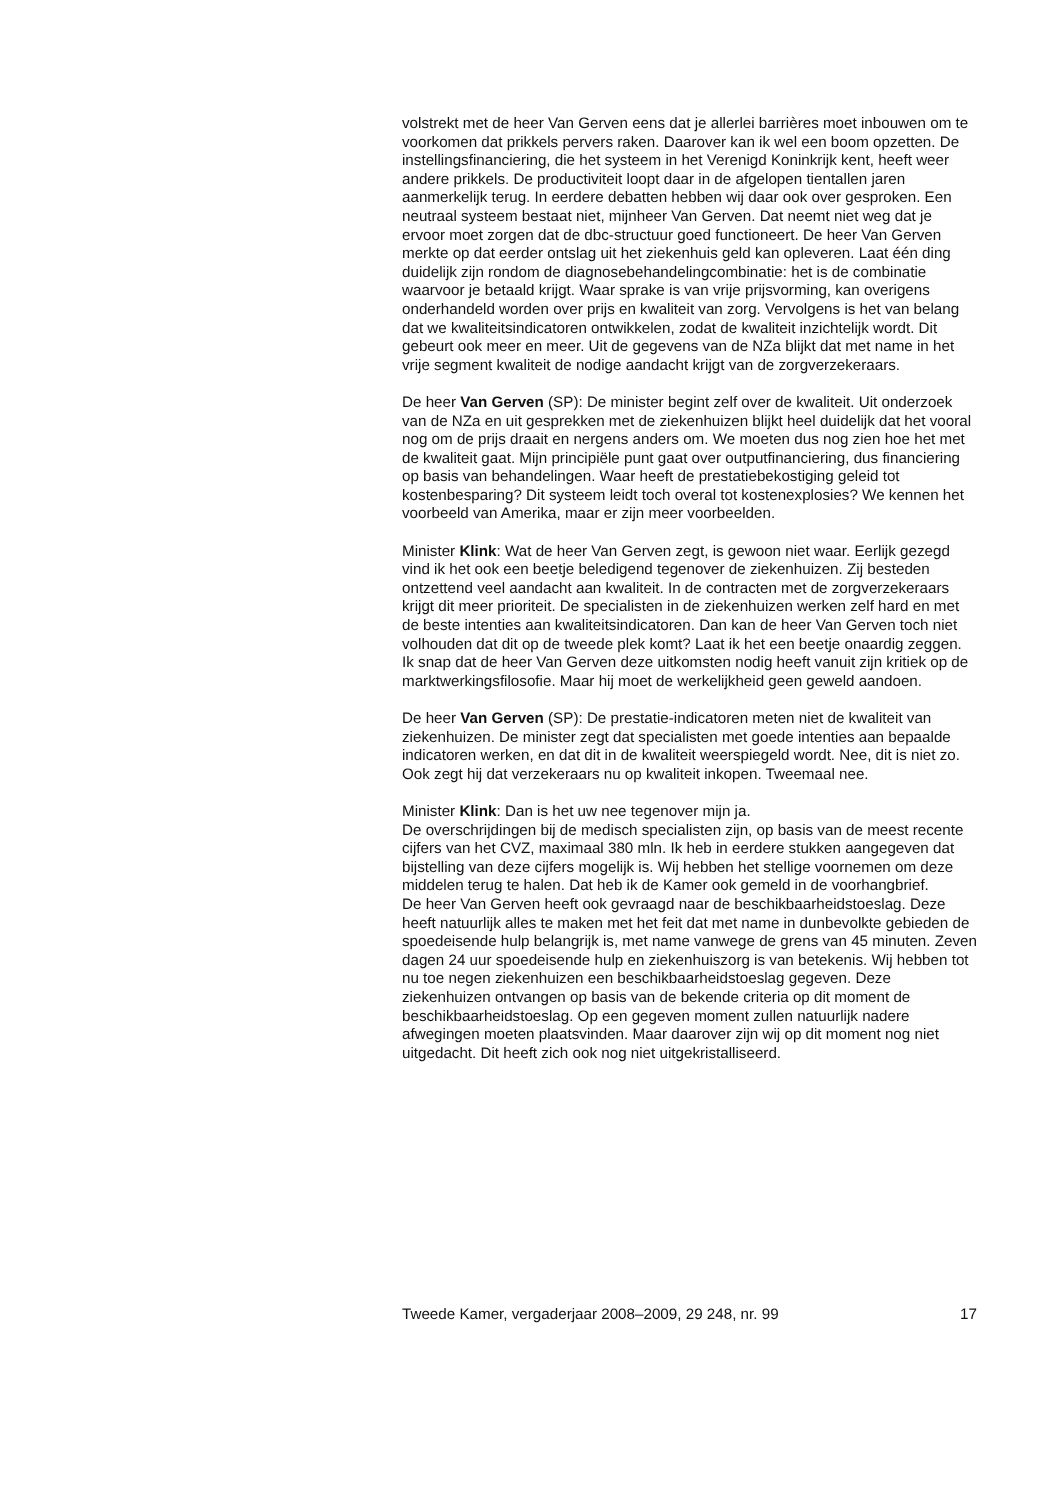volstrekt met de heer Van Gerven eens dat je allerlei barrières moet inbouwen om te voorkomen dat prikkels pervers raken. Daarover kan ik wel een boom opzetten. De instellingsfinanciering, die het systeem in het Verenigd Koninkrijk kent, heeft weer andere prikkels. De productiviteit loopt daar in de afgelopen tientallen jaren aanmerkelijk terug. In eerdere debatten hebben wij daar ook over gesproken. Een neutraal systeem bestaat niet, mijnheer Van Gerven. Dat neemt niet weg dat je ervoor moet zorgen dat de dbc-structuur goed functioneert. De heer Van Gerven merkte op dat eerder ontslag uit het ziekenhuis geld kan opleveren. Laat één ding duidelijk zijn rondom de diagnosebehandelingcombinatie: het is de combinatie waarvoor je betaald krijgt. Waar sprake is van vrije prijsvorming, kan overigens onderhandeld worden over prijs en kwaliteit van zorg. Vervolgens is het van belang dat we kwaliteitsindicatoren ontwikkelen, zodat de kwaliteit inzichtelijk wordt. Dit gebeurt ook meer en meer. Uit de gegevens van de NZa blijkt dat met name in het vrije segment kwaliteit de nodige aandacht krijgt van de zorgverzekeraars.
De heer Van Gerven (SP): De minister begint zelf over de kwaliteit. Uit onderzoek van de NZa en uit gesprekken met de ziekenhuizen blijkt heel duidelijk dat het vooral nog om de prijs draait en nergens anders om. We moeten dus nog zien hoe het met de kwaliteit gaat. Mijn principiële punt gaat over outputfinanciering, dus financiering op basis van behandelingen. Waar heeft de prestatiebekostiging geleid tot kostenbesparing? Dit systeem leidt toch overal tot kostenexplosies? We kennen het voorbeeld van Amerika, maar er zijn meer voorbeelden.
Minister Klink: Wat de heer Van Gerven zegt, is gewoon niet waar. Eerlijk gezegd vind ik het ook een beetje beledigend tegenover de ziekenhuizen. Zij besteden ontzettend veel aandacht aan kwaliteit. In de contracten met de zorgverzekeraars krijgt dit meer prioriteit. De specialisten in de ziekenhuizen werken zelf hard en met de beste intenties aan kwaliteitsindicatoren. Dan kan de heer Van Gerven toch niet volhouden dat dit op de tweede plek komt? Laat ik het een beetje onaardig zeggen. Ik snap dat de heer Van Gerven deze uitkomsten nodig heeft vanuit zijn kritiek op de marktwerkingsfilosofie. Maar hij moet de werkelijkheid geen geweld aandoen.
De heer Van Gerven (SP): De prestatie-indicatoren meten niet de kwaliteit van ziekenhuizen. De minister zegt dat specialisten met goede intenties aan bepaalde indicatoren werken, en dat dit in de kwaliteit weerspiegeld wordt. Nee, dit is niet zo. Ook zegt hij dat verzekeraars nu op kwaliteit inkopen. Tweemaal nee.
Minister Klink: Dan is het uw nee tegenover mijn ja.
De overschrijdingen bij de medisch specialisten zijn, op basis van de meest recente cijfers van het CVZ, maximaal 380 mln. Ik heb in eerdere stukken aangegeven dat bijstelling van deze cijfers mogelijk is. Wij hebben het stellige voornemen om deze middelen terug te halen. Dat heb ik de Kamer ook gemeld in de voorhangbrief.
De heer Van Gerven heeft ook gevraagd naar de beschikbaarheidstoeslag. Deze heeft natuurlijk alles te maken met het feit dat met name in dunbevolkte gebieden de spoedeisende hulp belangrijk is, met name vanwege de grens van 45 minuten. Zeven dagen 24 uur spoedeisende hulp en ziekenhuiszorg is van betekenis. Wij hebben tot nu toe negen ziekenhuizen een beschikbaarheidstoeslag gegeven. Deze ziekenhuizen ontvangen op basis van de bekende criteria op dit moment de beschikbaarheidstoeslag. Op een gegeven moment zullen natuurlijk nadere afwegingen moeten plaatsvinden. Maar daarover zijn wij op dit moment nog niet uitgedacht. Dit heeft zich ook nog niet uitgekristalliseerd.
Tweede Kamer, vergaderjaar 2008–2009, 29 248, nr. 99 17